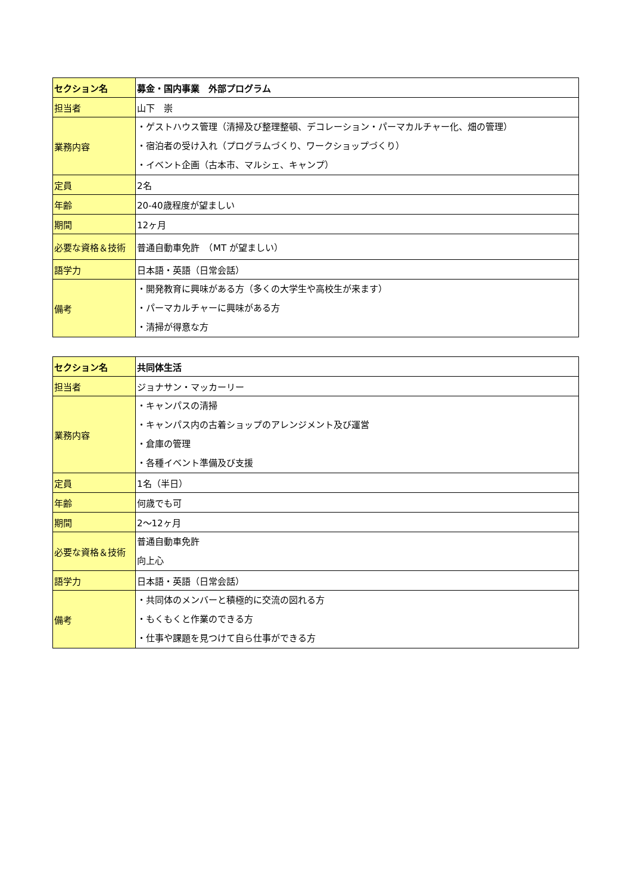| セクション名 | 募金・国内事業 外部プログラム |
| 担当者 | 山下 崇 |
| 業務内容 | ・ゲストハウス管理（清掃及び整理整頓、デコレーション・パーマカルチャー化、畑の管理） ・宿泊者の受け入れ（プログラムづくり、ワークショップづくり） ・イベント企画（古本市、マルシェ、キャンプ） |
| 定員 | 2名 |
| 年齢 | 20-40歳程度が望ましい |
| 期間 | 12ヶ月 |
| 必要な資格＆技術 | 普通自動車免許 （MT が望ましい） |
| 語学力 | 日本語・英語（日常会話） |
| 備考 | ・開発教育に興味がある方（多くの大学生や高校生が来ます） ・パーマカルチャーに興味がある方 ・清掃が得意な方 |
| セクション名 | 共同体生活 |
| 担当者 | ジョナサン・マッカーリー |
| 業務内容 | ・キャンパスの清掃 ・キャンパス内の古着ショップのアレンジメント及び運営 ・倉庫の管理 ・各種イベント準備及び支援 |
| 定員 | 1名（半日） |
| 年齢 | 何歳でも可 |
| 期間 | 2～12ヶ月 |
| 必要な資格＆技術 | 普通自動車免許 向上心 |
| 語学力 | 日本語・英語（日常会話） |
| 備考 | ・共同体のメンバーと積極的に交流の図れる方 ・もくもくと作業のできる方 ・仕事や課題を見つけて自ら仕事ができる方 |